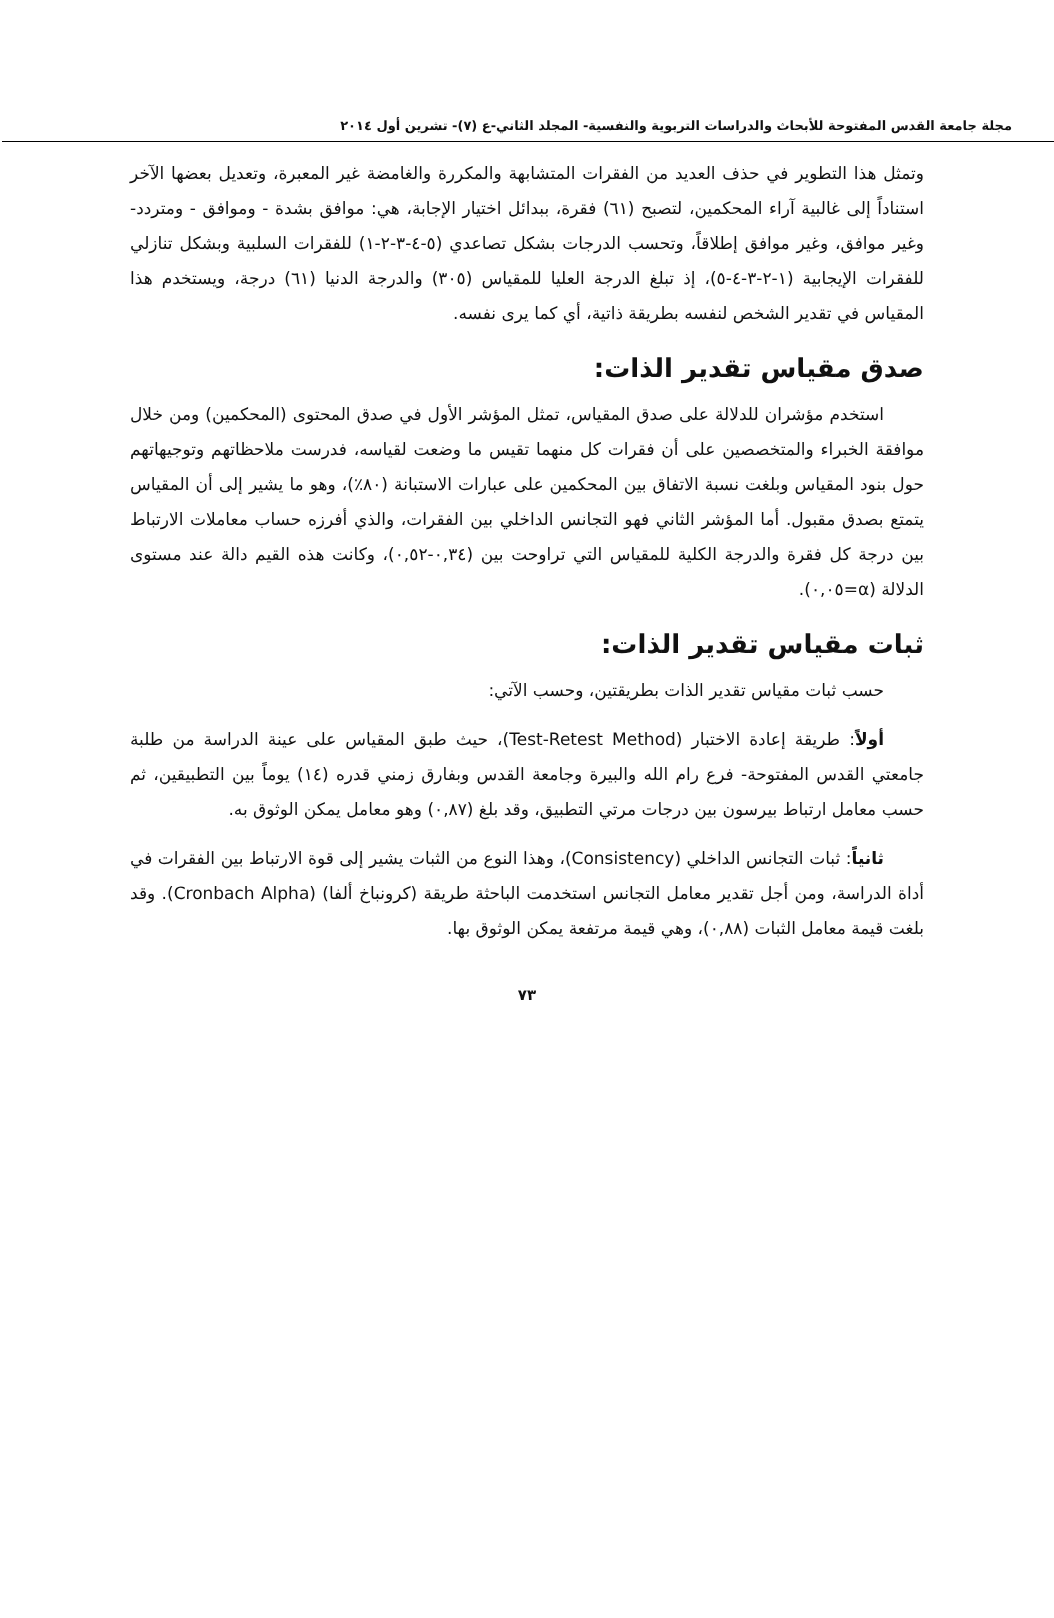مجلة جامعة القدس المفتوحة للأبحاث والدراسات التربوية والنفسية- المجلد الثاني-ع (٧)- تشرين أول ٢٠١٤
وتمثل هذا التطوير في حذف العديد من الفقرات المتشابهة والمكررة والغامضة غير المعبرة، وتعديل بعضها الآخر استناداً إلى غالبية آراء المحكمين، لتصبح (٦١) فقرة، ببدائل اختيار الإجابة، هي: موافق بشدة - وموافق - ومتردد- وغير موافق، وغير موافق إطلاقاً، وتحسب الدرجات بشكل تصاعدي (٥-٤-٣-٢-١) للفقرات السلبية وبشكل تنازلي للفقرات الإيجابية (١-٢-٣-٤-٥)، إذ تبلغ الدرجة العليا للمقياس (٣٠٥) والدرجة الدنيا (٦١) درجة، ويستخدم هذا المقياس في تقدير الشخص لنفسه بطريقة ذاتية، أي كما يرى نفسه.
صدق مقياس تقدير الذات:
استخدم مؤشران للدلالة على صدق المقياس، تمثل المؤشر الأول في صدق المحتوى (المحكمين) ومن خلال موافقة الخبراء والمتخصصين على أن فقرات كل منهما تقيس ما وضعت لقياسه، فدرست ملاحظاتهم وتوجيهاتهم حول بنود المقياس وبلغت نسبة الاتفاق بين المحكمين على عبارات الاستبانة (٨٠٪)، وهو ما يشير إلى أن المقياس يتمتع بصدق مقبول. أما المؤشر الثاني فهو التجانس الداخلي بين الفقرات، والذي أفرزه حساب معاملات الارتباط بين درجة كل فقرة والدرجة الكلية للمقياس التي تراوحت بين (٠,٣٤-٠,٥٢)، وكانت هذه القيم دالة عند مستوى الدلالة (α=٠,٠٥).
ثبات مقياس تقدير الذات:
حسب ثبات مقياس تقدير الذات بطريقتين، وحسب الآتي:
أولاً: طريقة إعادة الاختبار (Test-Retest Method)، حيث طبق المقياس على عينة الدراسة من طلبة جامعتي القدس المفتوحة- فرع رام الله والبيرة وجامعة القدس وبفارق زمني قدره (١٤) يوماً بين التطبيقين، ثم حسب معامل ارتباط بيرسون بين درجات مرتي التطبيق، وقد بلغ (٠,٨٧) وهو معامل يمكن الوثوق به.
ثانياً: ثبات التجانس الداخلي (Consistency)، وهذا النوع من الثبات يشير إلى قوة الارتباط بين الفقرات في أداة الدراسة، ومن أجل تقدير معامل التجانس استخدمت الباحثة طريقة (كرونباخ ألفا) (Cronbach Alpha). وقد بلغت قيمة معامل الثبات (٠,٨٨)، وهي قيمة مرتفعة يمكن الوثوق بها.
٧٣